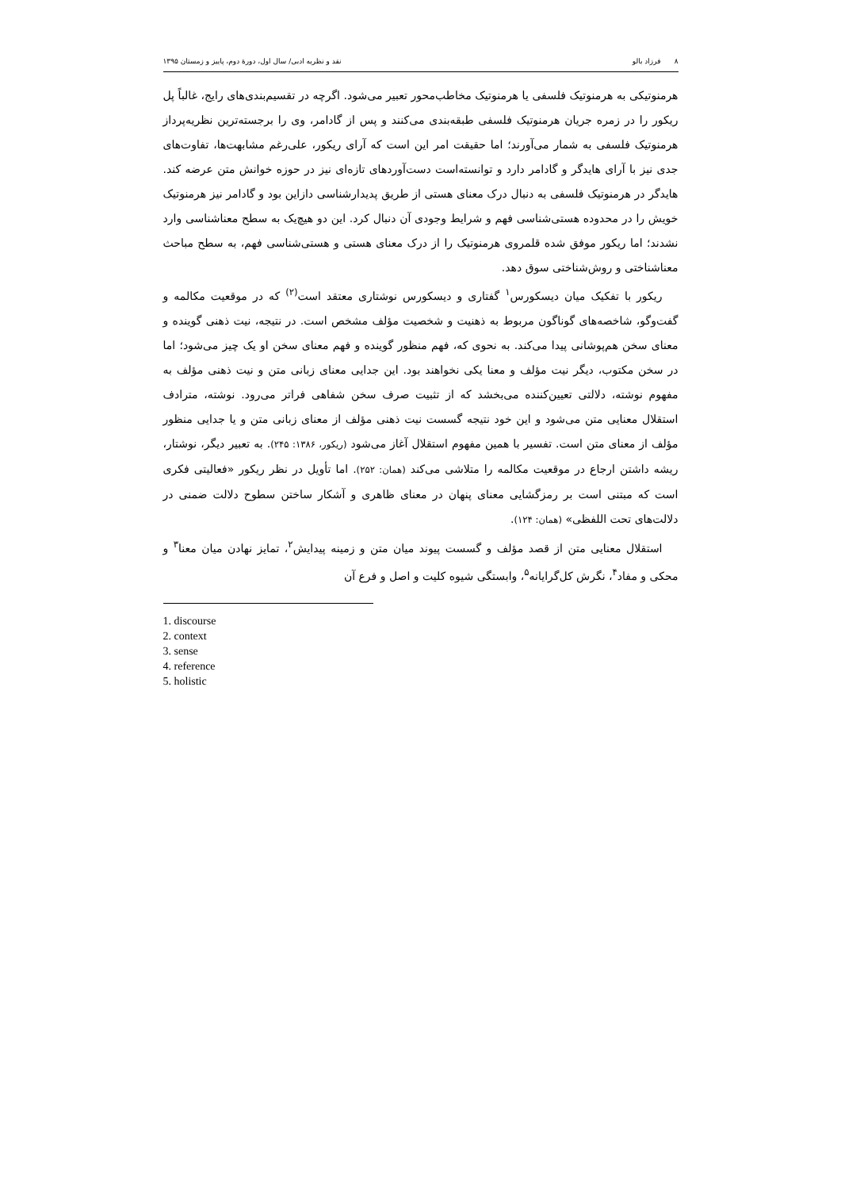٨ فرزاد بالو نقد و نظریه ادبی/ سال اول، دورهٔ دوم، پاییز و زمستان ۱۳۹۵
هرمنوتیکی به هرمنوتیک فلسفی یا هرمنوتیک مخاطب‌محور تعبیر می‌شود. اگرچه در تقسیم‌بندی‌های رایج، غالباً پل ریکور را در زمره جریان هرمنوتیک فلسفی طبقه‌بندی می‌کنند و پس از گادامر، وی را برجسته‌ترین نظریه‌پرداز هرمنوتیک فلسفی به شمار می‌آورند؛ اما حقیقت امر این است که آرای ریکور، علی‌رغم مشابهت‌ها، تفاوت‌های جدی نیز با آرای هایدگر و گادامر دارد و توانسته‌است دست‌آوردهای تازه‌ای نیز در حوزه خوانش متن عرضه کند. هایدگر در هرمنوتیک فلسفی به دنبال درک معنای هستی از طریق پدیدارشناسی دازاین بود و گادامر نیز هرمنوتیک خویش را در محدوده هستی‌شناسی فهم و شرایط وجودی آن دنبال کرد. این دو هیچ‌یک به سطح معناشناسی وارد نشدند؛ اما ریکور موفق شده قلمروی هرمنوتیک را از درک معنای هستی و هستی‌شناسی فهم، به سطح مباحث معناشناختی و روش‌شناختی سوق دهد.
ریکور با تفکیک میان دیسکورس<sup>۱</sup> گفتاری و دیسکورس نوشتاری معتقد است<sup>(۲)</sup> که در موقعیت مکالمه و گفت‌وگو، شاخصه‌های گوناگون مربوط به ذهنیت و شخصیت مؤلف مشخص است. در نتیجه، نیت ذهنی گوینده و معنای سخن هم‌پوشانی پیدا می‌کند. به نحوی که، فهم منظور گوینده و فهم معنای سخن او یک چیز می‌شود؛ اما در سخن مکتوب، دیگر نیت مؤلف و معنا یکی نخواهند بود. این جدایی معنای زبانی متن و نیت ذهنی مؤلف به مفهوم نوشته، دلالتی تعیین‌کننده می‌بخشد که از تثبیت صرف سخن شفاهی فراتر می‌رود. نوشته، مترادف استقلال معنایی متن می‌شود و این خود نتیجه گسست نیت ذهنی مؤلف از معنای زبانی متن و یا جدایی منظور مؤلف از معنای متن است. تفسیر با همین مفهوم استقلال آغاز می‌شود (ریکور، ۱۳۸۶: ۲۴۵). به تعبیر دیگر، نوشتار، ریشه داشتن ارجاع در موقعیت مکالمه را متلاشی می‌کند (همان: ۲۵۲). اما تأویل در نظر ریکور «فعالیتی فکری است که مبتنی است بر رمزگشایی معنای پنهان در معنای ظاهری و آشکار ساختن سطوح دلالت ضمنی در دلالت‌های تحت اللفظی» (همان: ۱۲۴).
استقلال معنایی متن از قصد مؤلف و گسست پیوند میان متن و زمینه پیدایش<sup>۲</sup>، تمایز نهادن میان معنا<sup>۳</sup> و محکی و مفاد<sup>۴</sup>، نگرش کل‌گرایانه<sup>۵</sup>، وابستگی شیوه کلیت و اصل و فرع آن
1. discourse
2. context
3. sense
4. reference
5. holistic